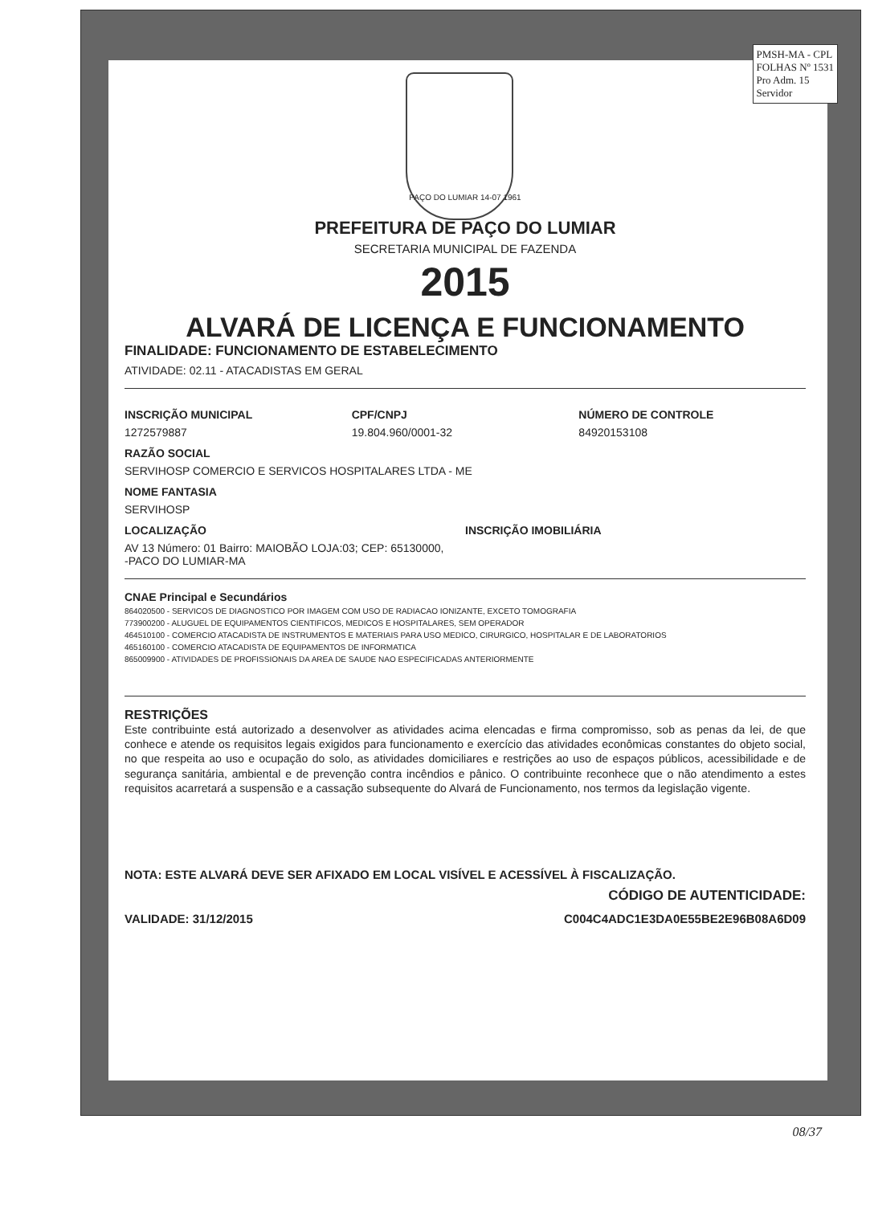PMSH-MA - CPL
FOLHAS Nº 1531
Pro Adm. 15
Servidor
PAÇO DO LUMIAR 14-07 1961
PREFEITURA DE PAÇO DO LUMIAR
SECRETARIA MUNICIPAL DE FAZENDA
2015
ALVARÁ DE LICENÇA E FUNCIONAMENTO
FINALIDADE: FUNCIONAMENTO DE ESTABELECIMENTO
ATIVIDADE: 02.11 - ATACADISTAS EM GERAL
INSCRIÇÃO MUNICIPAL
1272579887
CPF/CNPJ
19.804.960/0001-32
NÚMERO DE CONTROLE
84920153108
RAZÃO SOCIAL
SERVIHOSP COMERCIO E SERVICOS HOSPITALARES LTDA - ME
NOME FANTASIA
SERVIHOSP
LOCALIZAÇÃO INSCRIÇÃO IMOBILIÁRIA
AV 13 Número: 01 Bairro: MAIOBÃO LOJA:03; CEP: 65130000,
-PACO DO LUMIAR-MA
CNAE Principal e Secundários
864020500 - SERVICOS DE DIAGNOSTICO POR IMAGEM COM USO DE RADIACAO IONIZANTE, EXCETO TOMOGRAFIA
773900200 - ALUGUEL DE EQUIPAMENTOS CIENTIFICOS, MEDICOS E HOSPITALARES, SEM OPERADOR
464510100 - COMERCIO ATACADISTA DE INSTRUMENTOS E MATERIAIS PARA USO MEDICO, CIRURGICO, HOSPITALAR E DE LABORATORIOS
465160100 - COMERCIO ATACADISTA DE EQUIPAMENTOS DE INFORMATICA
865009900 - ATIVIDADES DE PROFISSIONAIS DA AREA DE SAUDE NAO ESPECIFICADAS ANTERIORMENTE
RESTRIÇÕES
Este contribuinte está autorizado a desenvolver as atividades acima elencadas e firma compromisso, sob as penas da lei, de que conhece e atende os requisitos legais exigidos para funcionamento e exercício das atividades econômicas constantes do objeto social, no que respeita ao uso e ocupação do solo, as atividades domiciliares e restrições ao uso de espaços públicos, acessibilidade e de segurança sanitária, ambiental e de prevenção contra incêndios e pânico. O contribuinte reconhece que o não atendimento a estes requisitos acarretará a suspensão e a cassação subsequente do Alvará de Funcionamento, nos termos da legislação vigente.
NOTA: ESTE ALVARÁ DEVE SER AFIXADO EM LOCAL VISÍVEL E ACESSÍVEL À FISCALIZAÇÃO.
CÓDIGO DE AUTENTICIDADE:
VALIDADE: 31/12/2015 C004C4ADC1E3DA0E55BE2E96B08A6D09
08/37